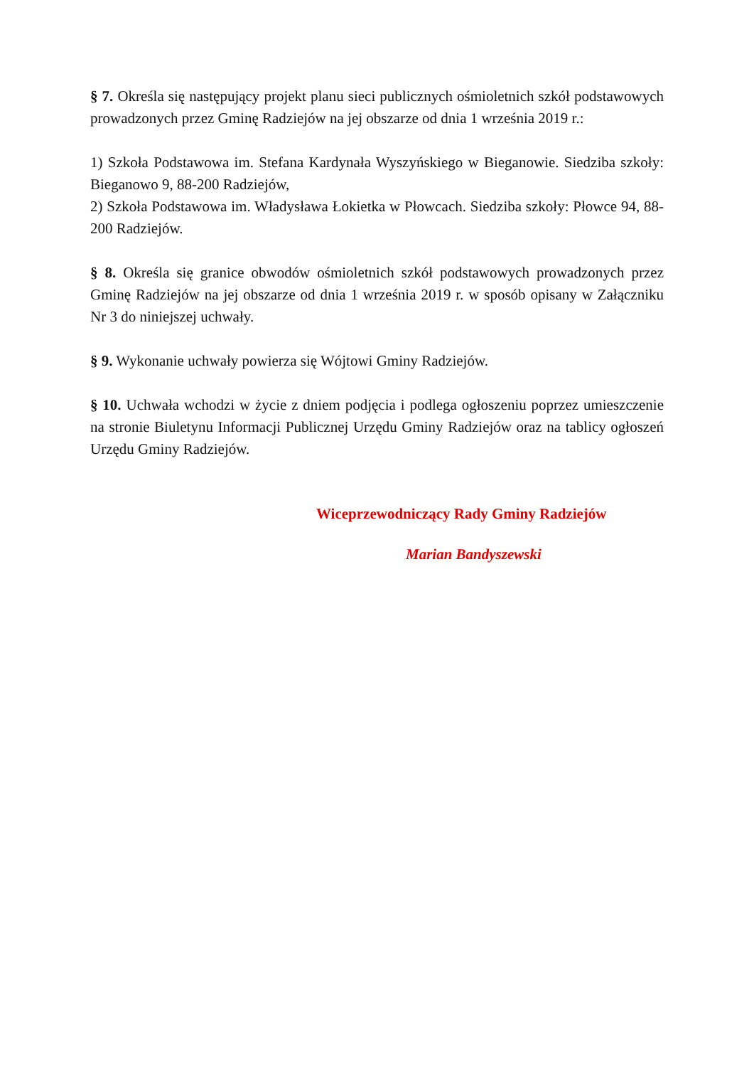§ 7. Określa się następujący projekt planu sieci publicznych ośmioletnich szkół podstawowych prowadzonych przez Gminę Radziejów na jej obszarze od dnia 1 września 2019 r.:
1) Szkoła Podstawowa im. Stefana Kardynała Wyszyńskiego w Bieganowie. Siedziba szkoły: Bieganowo 9, 88-200 Radziejów,
2) Szkoła Podstawowa im. Władysława Łokietka w Płowcach. Siedziba szkoły: Płowce 94, 88-200 Radziejów.
§ 8. Określa się granice obwodów ośmioletnich szkół podstawowych prowadzonych przez Gminę Radziejów na jej obszarze od dnia 1 września 2019 r. w sposób opisany w Załączniku Nr 3 do niniejszej uchwały.
§ 9. Wykonanie uchwały powierza się Wójtowi Gminy Radziejów.
§ 10. Uchwała wchodzi w życie z dniem podjęcia i podlega ogłoszeniu poprzez umieszczenie na stronie Biuletynu Informacji Publicznej Urzędu Gminy Radziejów oraz na tablicy ogłoszeń Urzędu Gminy Radziejów.
Wiceprzewodniczący Rady Gminy Radziejów
Marian Bandyszewski